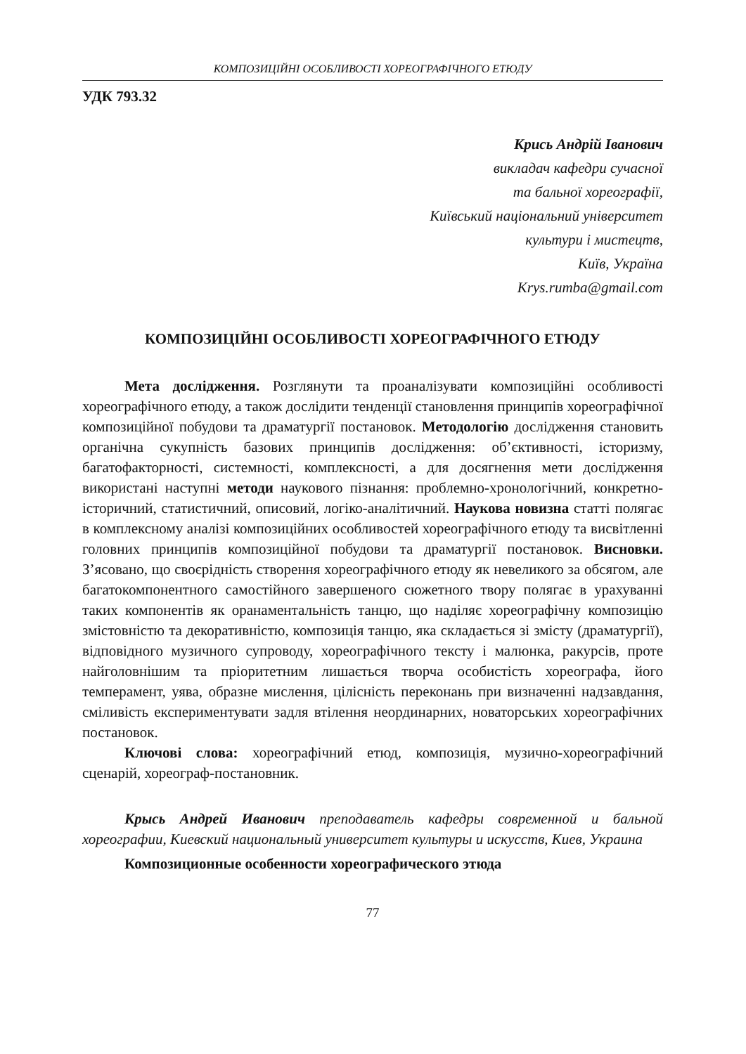КОМПОЗИЦІЙНІ ОСОБЛИВОСТІ ХОРЕОГРАФІЧНОГО ЕТЮДУ
УДК 793.32
Крись Андрій Іванович
викладач кафедри сучасної
та бальної хореографії,
Київський національний університет
культури і мистецтв,
Київ, Україна
Krys.rumba@gmail.com
КОМПОЗИЦІЙНІ ОСОБЛИВОСТІ ХОРЕОГРАФІЧНОГО ЕТЮДУ
Мета дослідження. Розглянути та проаналізувати композиційні особливості хореографічного етюду, а також дослідити тенденції становлення принципів хореографічної композиційної побудови та драматургії постановок. Методологію дослідження становить органічна сукупність базових принципів дослідження: об’єктивності, історизму, багатофакторності, системності, комплексності, а для досягнення мети дослідження використані наступні методи наукового пізнання: проблемно-хронологічний, конкретно-історичний, статистичний, описовий, логіко-аналітичний. Наукова новизна статті полягає в комплексному аналізі компози­ційних особливостей хореографічного етюду та висвітленні головних принципів композиційної побудови та драматургії постановок. Висновки. З’ясовано, що своєрідність створення хореографічного етюду як невеликого за обсягом, але багатокомпонентного самостійного завершеного сюжетного твору полягає в урахуванні таких компонентів як оранаментальність танцю, що наділяє хореог­рафічну композицію змістовністю та декоративністю, композиція танцю, яка складається зі змісту (драматургії), відповідного музичного супроводу, хореог­рафічного тексту і малюнка, ракурсів, проте найголовнішим та пріоритетним лишається творча особистість хореографа, його темперамент, уява, образне мислення, цілісність переконань при визначенні надзавдання, сміливість експериментувати задля втілення неординарних, новаторських хореографічних постановок.
Ключові слова: хореографічний етюд, композиція, музично-хореогра­фічний сценарій, хореограф-постановник.
Крысь Андрей Иванович преподаватель кафедры современной и бальной хореографии, Киевский национальный университет культуры и искусств, Киев, Украина
Композиционные особенности хореографического этюда
77